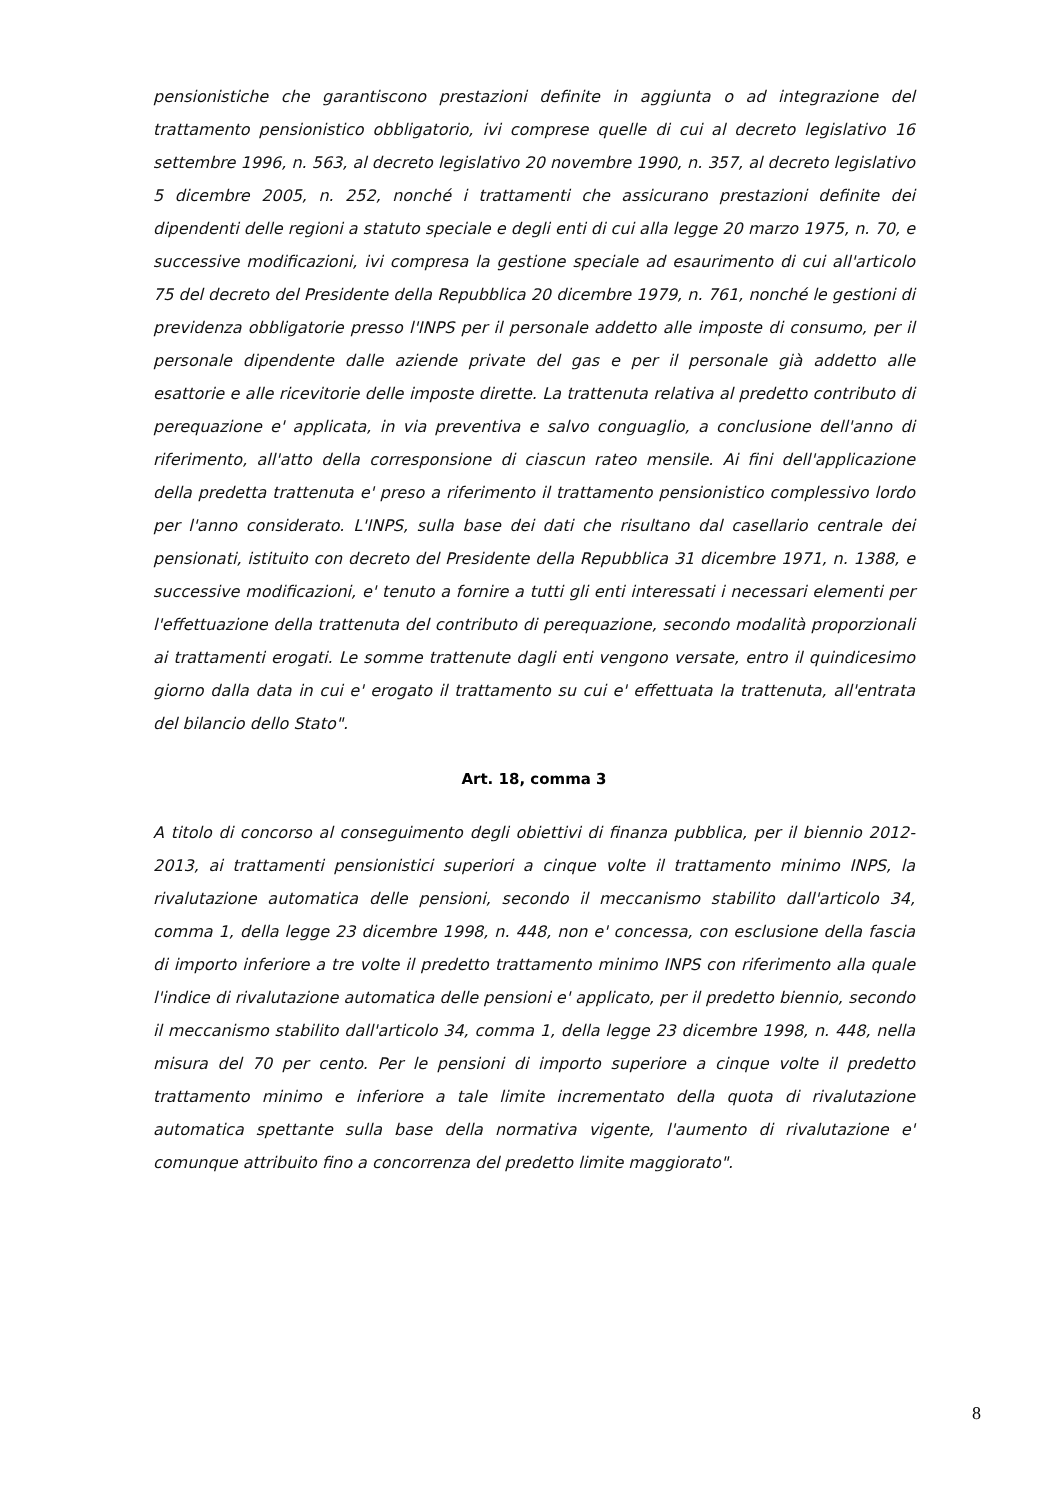pensionistiche che garantiscono prestazioni definite in aggiunta o ad integrazione del trattamento pensionistico obbligatorio, ivi comprese quelle di cui al decreto legislativo 16 settembre 1996, n. 563, al decreto legislativo 20 novembre 1990, n. 357, al decreto legislativo 5 dicembre 2005, n. 252, nonché i trattamenti che assicurano prestazioni definite dei dipendenti delle regioni a statuto speciale e degli enti di cui alla legge 20 marzo 1975, n. 70, e successive modificazioni, ivi compresa la gestione speciale ad esaurimento di cui all'articolo 75 del decreto del Presidente della Repubblica 20 dicembre 1979, n. 761, nonché le gestioni di previdenza obbligatorie presso l'INPS per il personale addetto alle imposte di consumo, per il personale dipendente dalle aziende private del gas e per il personale già addetto alle esattorie e alle ricevitorie delle imposte dirette. La trattenuta relativa al predetto contributo di perequazione e' applicata, in via preventiva e salvo conguaglio, a conclusione dell'anno di riferimento, all'atto della corresponsione di ciascun rateo mensile. Ai fini dell'applicazione della predetta trattenuta e' preso a riferimento il trattamento pensionistico complessivo lordo per l'anno considerato. L'INPS, sulla base dei dati che risultano dal casellario centrale dei pensionati, istituito con decreto del Presidente della Repubblica 31 dicembre 1971, n. 1388, e successive modificazioni, e' tenuto a fornire a tutti gli enti interessati i necessari elementi per l'effettuazione della trattenuta del contributo di perequazione, secondo modalità proporzionali ai trattamenti erogati. Le somme trattenute dagli enti vengono versate, entro il quindicesimo giorno dalla data in cui e' erogato il trattamento su cui e' effettuata la trattenuta, all'entrata del bilancio dello Stato".
Art. 18, comma 3
A titolo di concorso al conseguimento degli obiettivi di finanza pubblica, per il biennio 2012-2013, ai trattamenti pensionistici superiori a cinque volte il trattamento minimo INPS, la rivalutazione automatica delle pensioni, secondo il meccanismo stabilito dall'articolo 34, comma 1, della legge 23 dicembre 1998, n. 448, non e' concessa, con esclusione della fascia di importo inferiore a tre volte il predetto trattamento minimo INPS con riferimento alla quale l'indice di rivalutazione automatica delle pensioni e' applicato, per il predetto biennio, secondo il meccanismo stabilito dall'articolo 34, comma 1, della legge 23 dicembre 1998, n. 448, nella misura del 70 per cento. Per le pensioni di importo superiore a cinque volte il predetto trattamento minimo e inferiore a tale limite incrementato della quota di rivalutazione automatica spettante sulla base della normativa vigente, l'aumento di rivalutazione e' comunque attribuito fino a concorrenza del predetto limite maggiorato".
8